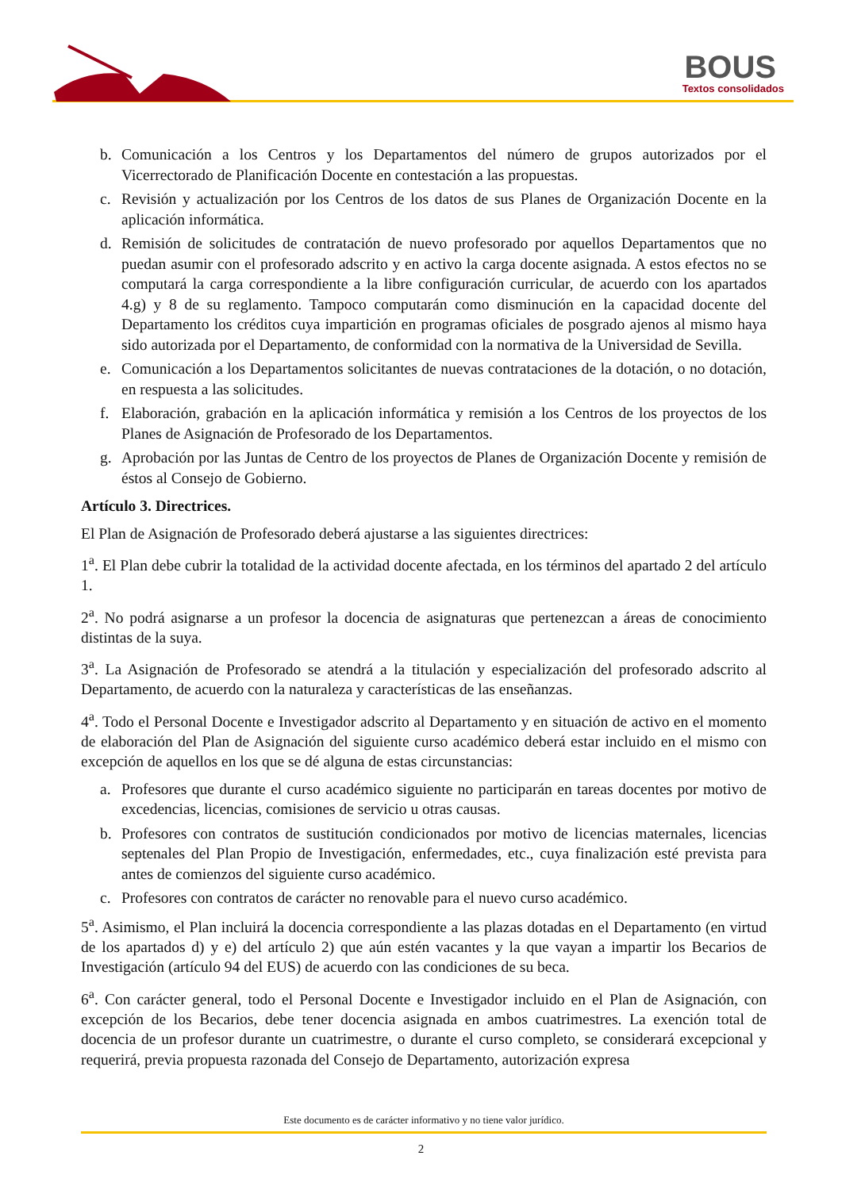BOUS Textos consolidados
b. Comunicación a los Centros y los Departamentos del número de grupos autorizados por el Vicerrectorado de Planificación Docente en contestación a las propuestas.
c. Revisión y actualización por los Centros de los datos de sus Planes de Organización Docente en la aplicación informática.
d. Remisión de solicitudes de contratación de nuevo profesorado por aquellos Departamentos que no puedan asumir con el profesorado adscrito y en activo la carga docente asignada. A estos efectos no se computará la carga correspondiente a la libre configuración curricular, de acuerdo con los apartados 4.g) y 8 de su reglamento. Tampoco computarán como disminución en la capacidad docente del Departamento los créditos cuya impartición en programas oficiales de posgrado ajenos al mismo haya sido autorizada por el Departamento, de conformidad con la normativa de la Universidad de Sevilla.
e. Comunicación a los Departamentos solicitantes de nuevas contrataciones de la dotación, o no dotación, en respuesta a las solicitudes.
f. Elaboración, grabación en la aplicación informática y remisión a los Centros de los proyectos de los Planes de Asignación de Profesorado de los Departamentos.
g. Aprobación por las Juntas de Centro de los proyectos de Planes de Organización Docente y remisión de éstos al Consejo de Gobierno.
Artículo 3. Directrices.
El Plan de Asignación de Profesorado deberá ajustarse a las siguientes directrices:
1<sup>a</sup>. El Plan debe cubrir la totalidad de la actividad docente afectada, en los términos del apartado 2 del artículo 1.
2<sup>a</sup>. No podrá asignarse a un profesor la docencia de asignaturas que pertenezcan a áreas de conocimiento distintas de la suya.
3<sup>a</sup>. La Asignación de Profesorado se atendrá a la titulación y especialización del profesorado adscrito al Departamento, de acuerdo con la naturaleza y características de las enseñanzas.
4<sup>a</sup>. Todo el Personal Docente e Investigador adscrito al Departamento y en situación de activo en el momento de elaboración del Plan de Asignación del siguiente curso académico deberá estar incluido en el mismo con excepción de aquellos en los que se dé alguna de estas circunstancias:
a. Profesores que durante el curso académico siguiente no participarán en tareas docentes por motivo de excedencias, licencias, comisiones de servicio u otras causas.
b. Profesores con contratos de sustitución condicionados por motivo de licencias maternales, licencias septenales del Plan Propio de Investigación, enfermedades, etc., cuya finalización esté prevista para antes de comienzos del siguiente curso académico.
c. Profesores con contratos de carácter no renovable para el nuevo curso académico.
5<sup>a</sup>. Asimismo, el Plan incluirá la docencia correspondiente a las plazas dotadas en el Departamento (en virtud de los apartados d) y e) del artículo 2) que aún estén vacantes y la que vayan a impartir los Becarios de Investigación (artículo 94 del EUS) de acuerdo con las condiciones de su beca.
6<sup>a</sup>. Con carácter general, todo el Personal Docente e Investigador incluido en el Plan de Asignación, con excepción de los Becarios, debe tener docencia asignada en ambos cuatrimestres. La exención total de docencia de un profesor durante un cuatrimestre, o durante el curso completo, se considerará excepcional y requerirá, previa propuesta razonada del Consejo de Departamento, autorización expresa
Este documento es de carácter informativo y no tiene valor jurídico.
2